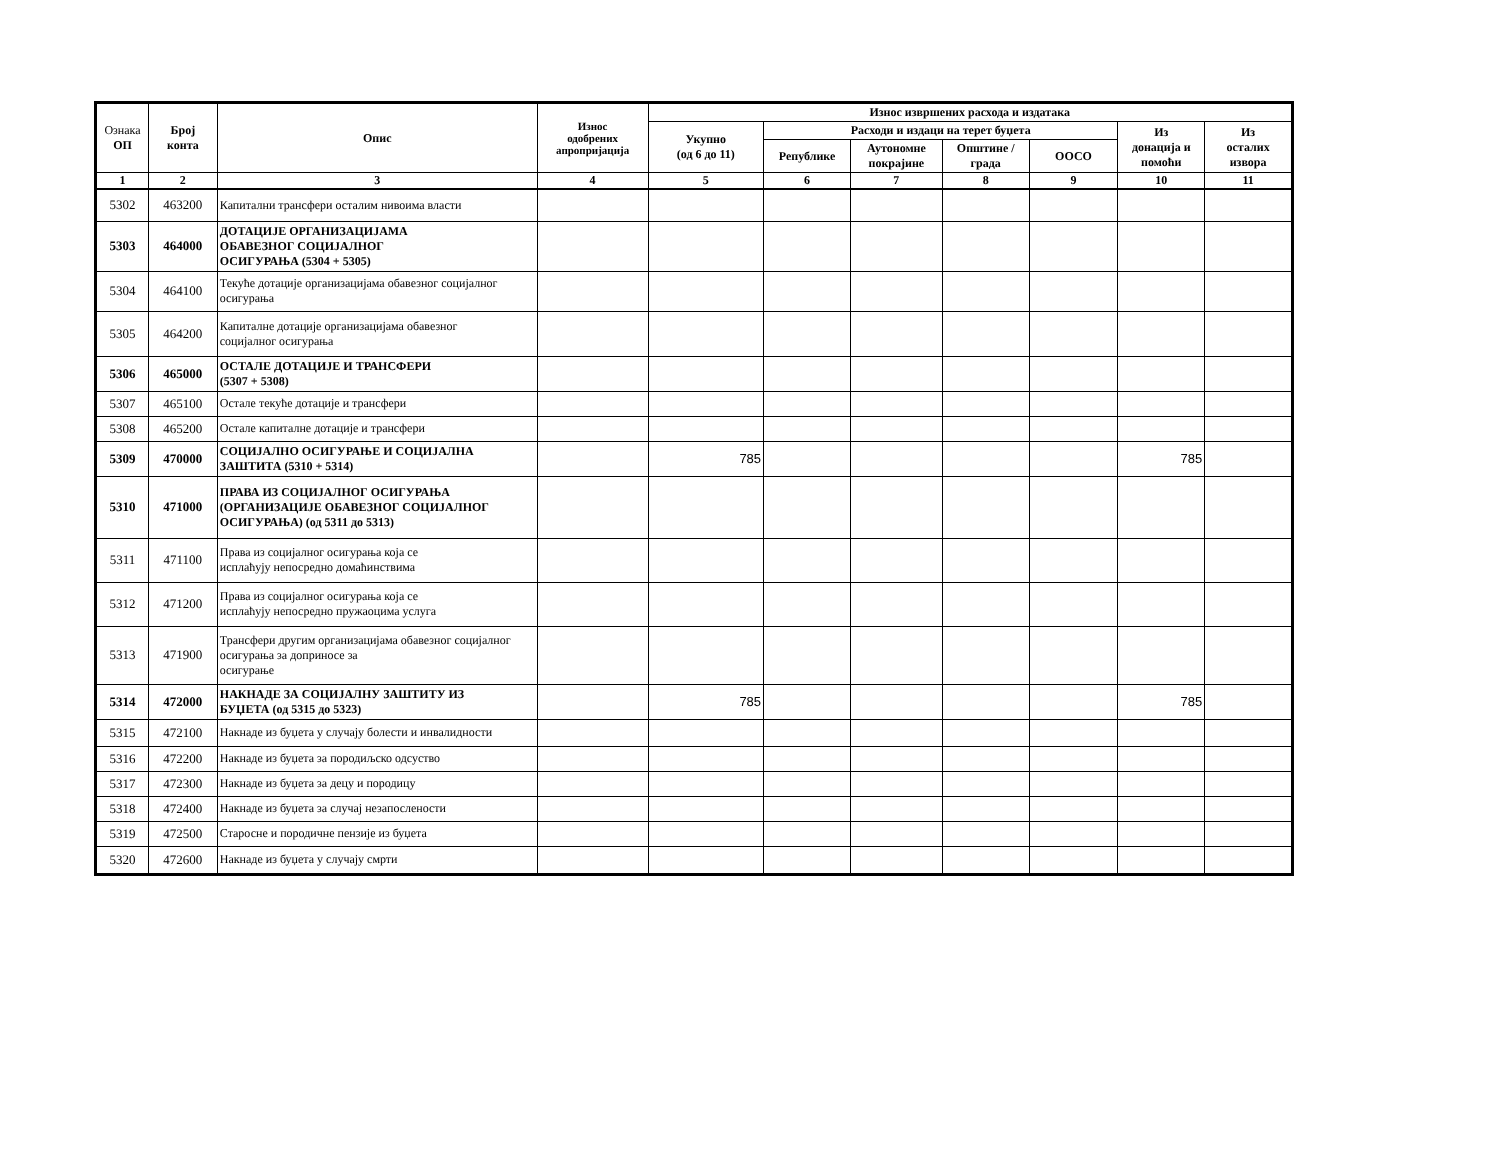| Ознака ОП | Број конта | Опис | Износ одобрених апропријација | Износ извршених расхода и издатака | | | | | | |
| --- | --- | --- | --- | --- | --- | --- | --- | --- | --- | --- |
| | | | | Укупно (од 6 до 11) | Расходи и издаци на терет буџета | | | | Из донација и помоћи | Из осталих извора |
| | | | | | Републике | Аутономне покрајине | Општине / града | ООСО | | |
| 1 | 2 | 3 | 4 | 5 | 6 | 7 | 8 | 9 | 10 | 11 |
| 5302 | 463200 | Капитални трансфери осталим нивоима власти | | | | | | | | |
| 5303 | 464000 | ДОТАЦИЈЕ ОРГАНИЗАЦИЈАМА ОБАВЕЗНОГ СОЦИЈАЛНОГ ОСИГУРАЊА (5304 + 5305) | | | | | | | | |
| 5304 | 464100 | Текуће дотације организацијама обавезног социјалног осигурања | | | | | | | | |
| 5305 | 464200 | Капиталне дотације организацијама обавезног социјалног осигурања | | | | | | | | |
| 5306 | 465000 | ОСТАЛЕ ДОТАЦИЈЕ И ТРАНСФЕРИ (5307 + 5308) | | | | | | | | |
| 5307 | 465100 | Остале текуће дотације и трансфери | | | | | | | | |
| 5308 | 465200 | Остале капиталне дотације и трансфери | | | | | | | | |
| 5309 | 470000 | СОЦИЈАЛНО ОСИГУРАЊЕ И СОЦИЈАЛНА ЗАШТИТА (5310 + 5314) | | 785 | | | | | 785 | |
| 5310 | 471000 | ПРАВА ИЗ СОЦИЈАЛНОГ ОСИГУРАЊА (ОРГАНИЗАЦИЈЕ ОБАВЕЗНОГ СОЦИЈАЛНОГ ОСИГУРАЊА) (од 5311 до 5313) | | | | | | | | |
| 5311 | 471100 | Права из социјалног осигурања која се исплаћују непосредно домаћинствима | | | | | | | | |
| 5312 | 471200 | Права из социјалног осигурања која се исплаћују непосредно пружаоцима услуга | | | | | | | | |
| 5313 | 471900 | Трансфери другим организацијама обавезног социјалног осигурања за доприносе за осигурање | | | | | | | | |
| 5314 | 472000 | НАКНАДЕ ЗА СОЦИЈАЛНУ ЗАШТИТУ ИЗ БУЏЕТА (од 5315 до 5323) | | 785 | | | | | 785 | |
| 5315 | 472100 | Накнаде из буџета у случају болести и инвалидности | | | | | | | | |
| 5316 | 472200 | Накнаде из буџета за породиљско одсуство | | | | | | | | |
| 5317 | 472300 | Накнаде из буџета за децу и породицу | | | | | | | | |
| 5318 | 472400 | Накнаде из буџета за случај незапослености | | | | | | | | |
| 5319 | 472500 | Старосне и породичне пензије из буџета | | | | | | | | |
| 5320 | 472600 | Накнаде из буџета у случају смрти | | | | | | | | |